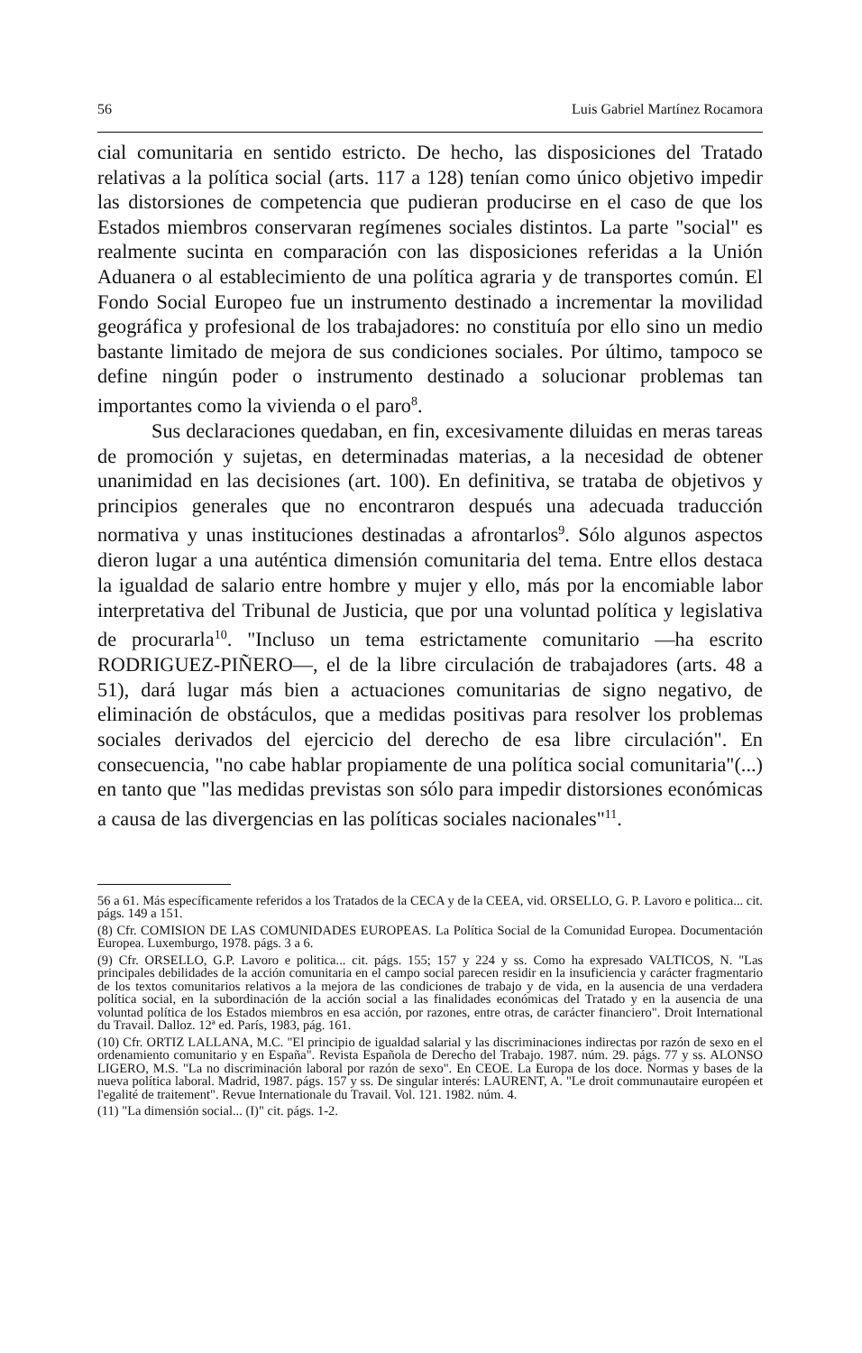56 Luis Gabriel Martínez Rocamora
cial comunitaria en sentido estricto. De hecho, las disposiciones del Tratado relativas a la política social (arts. 117 a 128) tenían como único objetivo impedir las distorsiones de competencia que pudieran producirse en el caso de que los Estados miembros conservaran regímenes sociales distintos. La parte "social" es realmente sucinta en comparación con las disposiciones referidas a la Unión Aduanera o al establecimiento de una política agraria y de transportes común. El Fondo Social Europeo fue un instrumento destinado a incrementar la movilidad geográfica y profesional de los trabajadores: no constituía por ello sino un medio bastante limitado de mejora de sus condiciones sociales. Por último, tampoco se define ningún poder o instrumento destinado a solucionar problemas tan importantes como la vivienda o el paro<sup>8</sup>.
Sus declaraciones quedaban, en fin, excesivamente diluidas en meras tareas de promoción y sujetas, en determinadas materias, a la necesidad de obtener unanimidad en las decisiones (art. 100). En definitiva, se trataba de objetivos y principios generales que no encontraron después una adecuada traducción normativa y unas instituciones destinadas a afrontarlos<sup>9</sup>. Sólo algunos aspectos dieron lugar a una auténtica dimensión comunitaria del tema. Entre ellos destaca la igualdad de salario entre hombre y mujer y ello, más por la encomiable labor interpretativa del Tribunal de Justicia, que por una voluntad política y legislativa de procurarla<sup>10</sup>. "Incluso un tema estrictamente comunitario —ha escrito RODRIGUEZ-PIÑERO—, el de la libre circulación de trabajadores (arts. 48 a 51), dará lugar más bien a actuaciones comunitarias de signo negativo, de eliminación de obstáculos, que a medidas positivas para resolver los problemas sociales derivados del ejercicio del derecho de esa libre circulación". En consecuencia, "no cabe hablar propiamente de una política social comunitaria"(...) en tanto que "las medidas previstas son sólo para impedir distorsiones económicas a causa de las divergencias en las políticas sociales nacionales"<sup>11</sup>.
56 a 61. Más específicamente referidos a los Tratados de la CECA y de la CEEA, vid. ORSELLO, G. P. Lavoro e politica... cit. págs. 149 a 151.
(8) Cfr. COMISION DE LAS COMUNIDADES EUROPEAS. La Política Social de la Comunidad Europea. Documentación Europea. Luxemburgo, 1978. págs. 3 a 6.
(9) Cfr. ORSELLO, G.P. Lavoro e politica... cit. págs. 155; 157 y 224 y ss. Como ha expresado VALTICOS, N. "Las principales debilidades de la acción comunitaria en el campo social parecen residir en la insuficiencia y carácter fragmentario de los textos comunitarios relativos a la mejora de las condiciones de trabajo y de vida, en la ausencia de una verdadera política social, en la subordinación de la acción social a las finalidades económicas del Tratado y en la ausencia de una voluntad política de los Estados miembros en esa acción, por razones, entre otras, de carácter financiero". Droit International du Travail. Dalloz. 12ª ed. París, 1983, pág. 161.
(10) Cfr. ORTIZ LALLANA, M.C. "El principio de igualdad salarial y las discriminaciones indirectas por razón de sexo en el ordenamiento comunitario y en España". Revista Española de Derecho del Trabajo. 1987. núm. 29. págs. 77 y ss. ALONSO LIGERO, M.S. "La no discriminación laboral por razón de sexo". En CEOE. La Europa de los doce. Normas y bases de la nueva política laboral. Madrid, 1987. págs. 157 y ss. De singular interés: LAURENT, A. "Le droit communautaire européen et l'egalité de traitement". Revue Internationale du Travail. Vol. 121. 1982. núm. 4.
(11) "La dimensión social... (I)" cit. págs. 1-2.